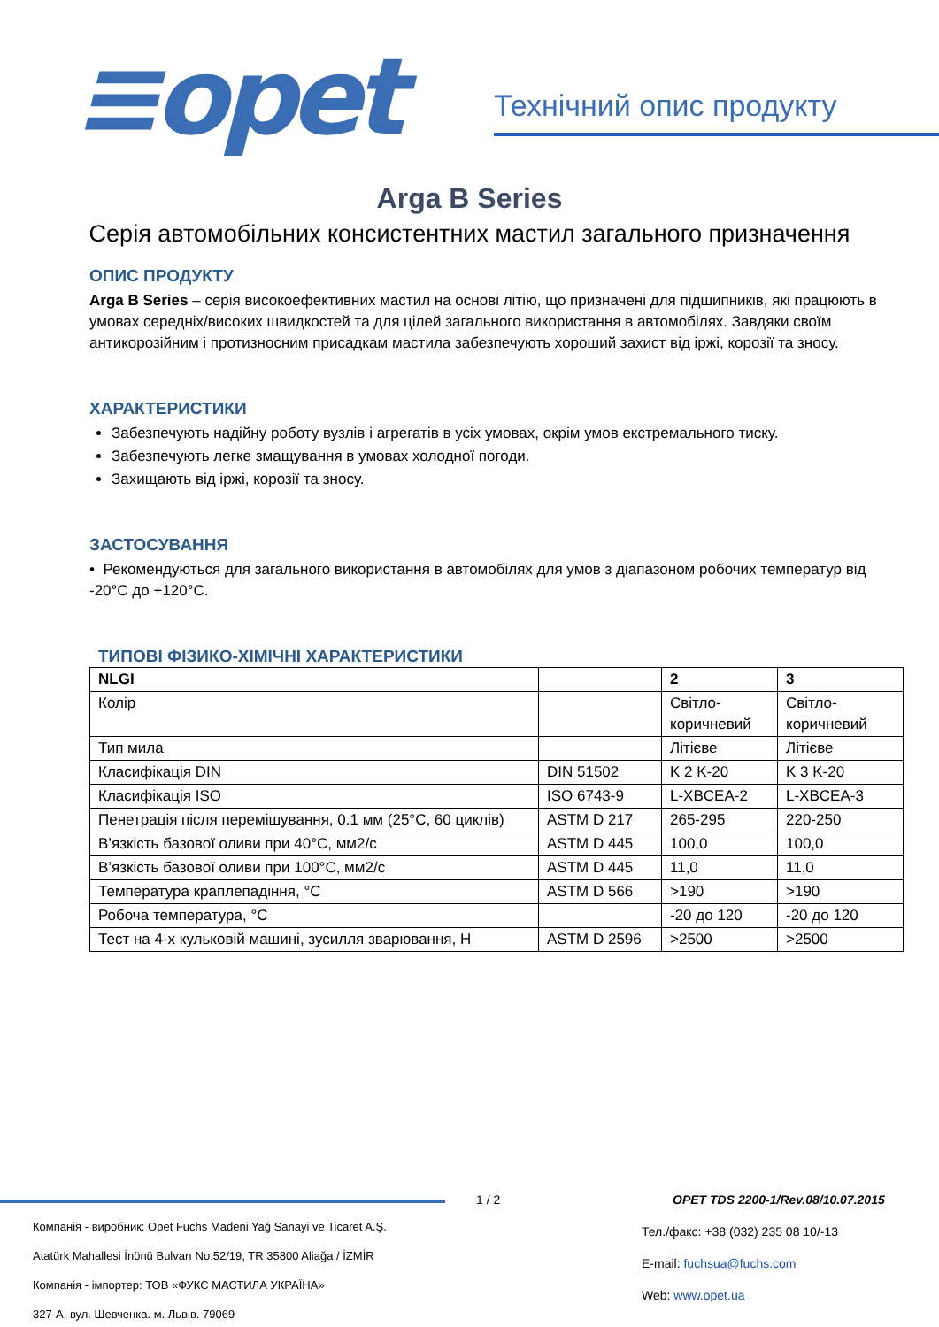≡opet Технічний опис продукту
Arga B Series
Серія автомобільних консистентних мастил загального призначення
ОПИС ПРОДУКТУ
Arga B Series – серія високоефективних мастил на основі літію, що призначені для підшипників, які працюють в умовах середніх/високих швидкостей та для цілей загального використання в автомобілях. Завдяки своїм антикорозійним і протизносним присадкам мастила забезпечують хороший захист від іржі, корозії та зносу.
ХАРАКТЕРИСТИКИ
Забезпечують надійну роботу вузлів і агрегатів в усіх умовах, окрім умов екстремального тиску.
Забезпечують легке змащування в умовах холодної погоди.
Захищають від іржі, корозії та зносу.
ЗАСТОСУВАННЯ
• Рекомендуються для загального використання в автомобілях для умов з діапазоном робочих температур від -20°C до +120°C.
ТИПОВІ ФІЗИКО-ХІМІЧНІ ХАРАКТЕРИСТИКИ
| NLGI | | 2 | 3 |
| Колір | | Світло-коричневий | Світло-коричневий |
| Тип мила | | Літієве | Літієве |
| Класифікація DIN | DIN 51502 | K 2 K-20 | K 3 K-20 |
| Класифікація ISO | ISO 6743-9 | L-XBCEA-2 | L-XBCEA-3 |
| Пенетрація після перемішування, 0.1 мм (25°C, 60 циклів) | ASTM D 217 | 265-295 | 220-250 |
| В’язкість базової оливи при 40°C, мм2/с | ASTM D 445 | 100,0 | 100,0 |
| В’язкість базової оливи при 100°C, мм2/с | ASTM D 445 | 11,0 | 11,0 |
| Температура краплепадіння, °C | ASTM D 566 | >190 | >190 |
| Робоча температура, °C | | -20 до 120 | -20 до 120 |
| Тест на 4-х кульковій машині, зусилля зварювання, Н | ASTM D 2596 | >2500 | >2500 |
1 / 2
OPET TDS 2200-1/Rev.08/10.07.2015
Компанія - виробник: Opet Fuchs Madeni Yağ Sanayi ve Ticaret A.Ş.
Atatürk Mahallesi İnönü Bulvarı No:52/19, TR 35800 Aliağa / İZMİR
Компанія - імпортер: ТОВ «ФУКС МАСТИЛА УКРАЇНА»
327-А. вул. Шевченка. м. Львів. 79069
Тел./факс: +38 (032) 235 08 10/-13
E-mail: fuchsua@fuchs.com
Web: www.opet.ua